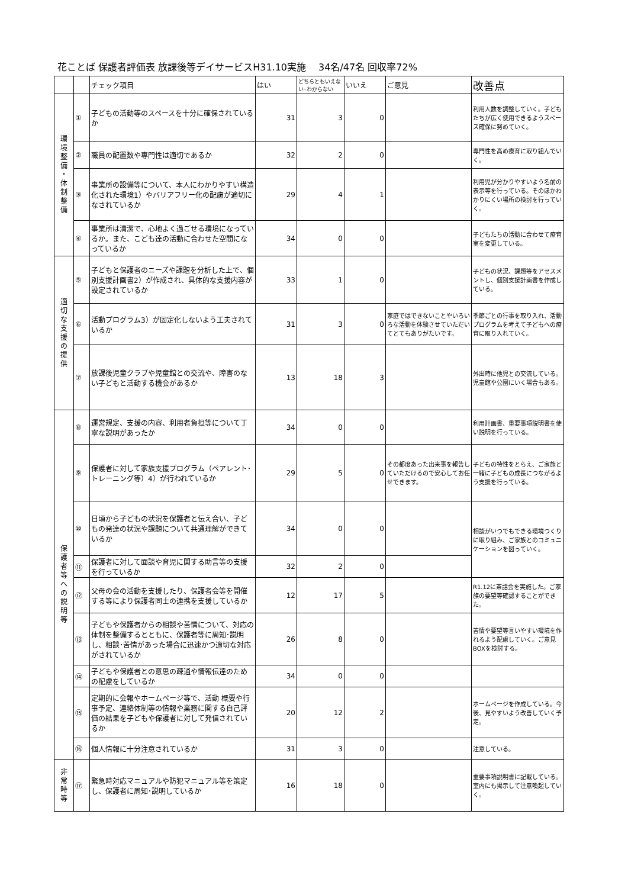花ことば 保護者評価表 放課後等デイサービスH31.10実施　 34名/47名 回収率72%
| | | チェック項目 | はい | どちらともいえない･わからない | いいえ | ご意見 | 改善点 |
| --- | --- | --- | --- | --- | --- | --- | --- |
| 環 境 整 備 ・ 体 制 整 備 | ① | 子どもの活動等のスペースを十分に確保されているか | 31 | 3 | 0 | | 利用人数を調整していく。子どもたちが広く使用できるようスペース確保に努めていく。 |
| | ② | 職員の配置数や専門性は適切であるか | 32 | 2 | 0 | | 専門性を高め療育に取り組んでいく。 |
| | ③ | 事業所の設備等について、本人にわかりやすい構造化された環境1）やバリアフリー化の配慮が適切になされているか | 29 | 4 | 1 | | 利用児が分かりやすいよう名前の表示等を行っている。そのほかわかりにくい場所の検討を行っていく。 |
| | ④ | 事業所は清潔で、心地よく過ごせる環境になっているか。また、こども達の活動に合わせた空間になっているか | 34 | 0 | 0 | | 子どもたちの活動に合わせて療育室を変更している。 |
| 適 切 な 支 援 の 提 供 | ⑤ | 子どもと保護者のニーズや課題を分析した上で、個別支援計画書2）が作成され、具体的な支援内容が設定されているか | 33 | 1 | 0 | | 子どもの状況、課題等をアセスメントし、個別支援計画書を作成している。 |
| | ⑥ | 活動プログラム3）が固定化しないよう工夫されているか | 31 | 3 | 0 | 家庭ではできないことやいろいろな活動を体験させていただいてとてもありがたいです。 | 季節ごとの行事を取り入れ、活動プログラムを考えて子どもへの療育に取り入れていく。 |
| | ⑦ | 放課後児童クラブや児童館との交流や、障害のない子どもと活動する機会があるか | 13 | 18 | 3 | | 外出時に他児との交流している。児童館や公園にいく場合もある。 |
| 保 護 者 等 へ の 説 明 等 | ⑧ | 運営規定、支援の内容、利用者負担等について丁寧な説明があったか | 34 | 0 | 0 | | 利用計画書、重要事項説明書を使い説明を行っている。 |
| | ⑨ | 保護者に対して家族支援プログラム（ペアレント･トレーニング等）4）が行われているか | 29 | 5 | 0 | その都度あった出来事を報告していただけるので安心してお任せできます。 | 子どもの特性をとらえ、ご家族と一緒に子どもの成長につながるよう支援を行っている。 |
| | ⑩ | 日頃から子どもの状況を保護者と伝え合い、子どもの発達の状況や課題について共通理解ができているか | 34 | 0 | 0 | | 相談がいつでもできる環境つくりに取り組み、ご家族とのコミュニケーションを図っていく。 |
| | ⑪ | 保護者に対して面談や育児に関する助言等の支援を行っているか | 32 | 2 | 0 | | |
| | ⑫ | 父母の会の活動を支援したり、保護者会等を開催する等により保護者同士の連携を支援しているか | 12 | 17 | 5 | | R1.12に茶話会を実施した。ご家族の要望等確認することができた。 |
| | ⑬ | 子どもや保護者からの相談や苦情について、対応の体制を整備するとともに、保護者等に周知･説明し、相談･苦情があった場合に迅速かつ適切な対応がされているか | 26 | 8 | 0 | | 苦情や要望等言いやすい環境を作れるよう配慮していく。ご意見BOXを検討する。 |
| | ⑭ | 子どもや保護者との意思の疎通や情報伝達のための配慮をしているか | 34 | 0 | 0 | | |
| | ⑮ | 定期的に会報やホームページ等で、活動 概要や行事予定、連絡体制等の情報や業務に関する自己評価の結果を子どもや保護者に対して発信されているか | 20 | 12 | 2 | | ホームページを作成している。今後、見やすいよう改善していく予定。 |
| | ⑯ | 個人情報に十分注意されているか | 31 | 3 | 0 | | 注意している。 |
| 非 常 時 等 | ⑰ | 緊急時対応マニュアルや防犯マニュアル等を策定し、保護者に周知･説明しているか | 16 | 18 | 0 | | 重要事項説明書に記載している。室内にも掲示して注意喚起していく。 |